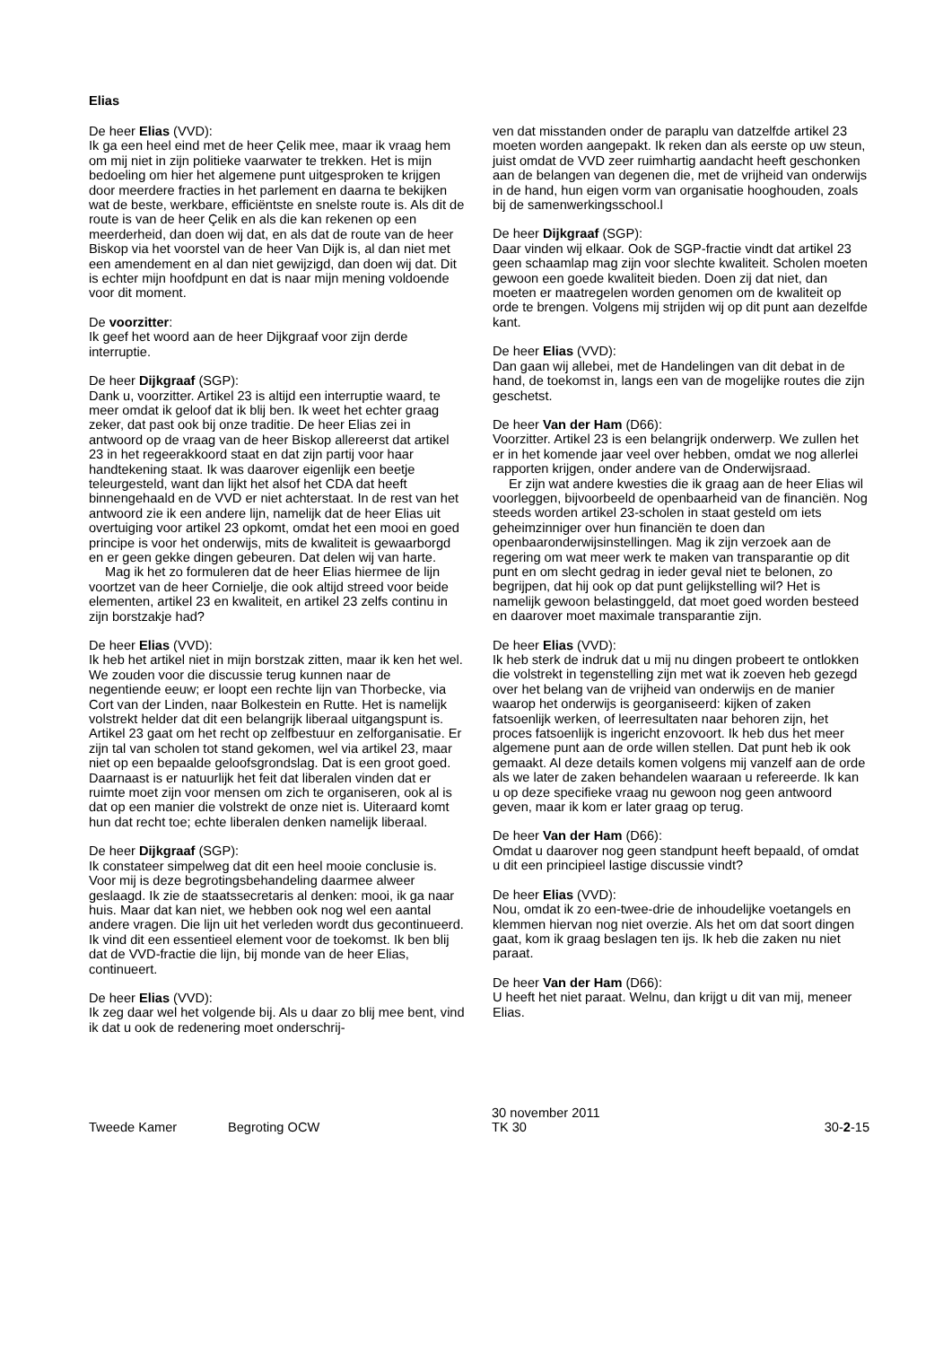Elias
De heer Elias (VVD):
Ik ga een heel eind met de heer Çelik mee, maar ik vraag hem om mij niet in zijn politieke vaarwater te trekken. Het is mijn bedoeling om hier het algemene punt uitgesproken te krijgen door meerdere fracties in het parlement en daarna te bekijken wat de beste, werkbare, efficiëntste en snelste route is. Als dit de route is van de heer Çelik en als die kan rekenen op een meerderheid, dan doen wij dat, en als dat de route van de heer Biskop via het voorstel van de heer Van Dijk is, al dan niet met een amendement en al dan niet gewijzigd, dan doen wij dat. Dit is echter mijn hoofdpunt en dat is naar mijn mening voldoende voor dit moment.
De voorzitter:
Ik geef het woord aan de heer Dijkgraaf voor zijn derde interruptie.
De heer Dijkgraaf (SGP):
Dank u, voorzitter. Artikel 23 is altijd een interruptie waard, te meer omdat ik geloof dat ik blij ben. Ik weet het echter graag zeker, dat past ook bij onze traditie. De heer Elias zei in antwoord op de vraag van de heer Biskop allereerst dat artikel 23 in het regeerakkoord staat en dat zijn partij voor haar handtekening staat. Ik was daarover eigenlijk een beetje teleurgesteld, want dan lijkt het alsof het CDA dat heeft binnengehaald en de VVD er niet achterstaat. In de rest van het antwoord zie ik een andere lijn, namelijk dat de heer Elias uit overtuiging voor artikel 23 opkomt, omdat het een mooi en goed principe is voor het onderwijs, mits de kwaliteit is gewaarborgd en er geen gekke dingen gebeuren. Dat delen wij van harte.
Mag ik het zo formuleren dat de heer Elias hiermee de lijn voortzet van de heer Cornielje, die ook altijd streed voor beide elementen, artikel 23 en kwaliteit, en artikel 23 zelfs continu in zijn borstzakje had?
De heer Elias (VVD):
Ik heb het artikel niet in mijn borstzak zitten, maar ik ken het wel. We zouden voor die discussie terug kunnen naar de negentiende eeuw; er loopt een rechte lijn van Thorbecke, via Cort van der Linden, naar Bolkestein en Rutte. Het is namelijk volstrekt helder dat dit een belangrijk liberaal uitgangspunt is. Artikel 23 gaat om het recht op zelfbestuur en zelforganisatie. Er zijn tal van scholen tot stand gekomen, wel via artikel 23, maar niet op een bepaalde geloofsgrondslag. Dat is een groot goed. Daarnaast is er natuurlijk het feit dat liberalen vinden dat er ruimte moet zijn voor mensen om zich te organiseren, ook al is dat op een manier die volstrekt de onze niet is. Uiteraard komt hun dat recht toe; echte liberalen denken namelijk liberaal.
De heer Dijkgraaf (SGP):
Ik constateer simpelweg dat dit een heel mooie conclusie is. Voor mij is deze begrotingsbehandeling daarmee alweer geslaagd. Ik zie de staatssecretaris al denken: mooi, ik ga naar huis. Maar dat kan niet, we hebben ook nog wel een aantal andere vragen. Die lijn uit het verleden wordt dus gecontinueerd. Ik vind dit een essentieel element voor de toekomst. Ik ben blij dat de VVD-fractie die lijn, bij monde van de heer Elias, continueert.
De heer Elias (VVD):
Ik zeg daar wel het volgende bij. Als u daar zo blij mee bent, vind ik dat u ook de redenering moet onderschrij-
ven dat misstanden onder de paraplu van datzelfde artikel 23 moeten worden aangepakt. Ik reken dan als eerste op uw steun, juist omdat de VVD zeer ruimhartig aandacht heeft geschonken aan de belangen van degenen die, met de vrijheid van onderwijs in de hand, hun eigen vorm van organisatie hooghouden, zoals bij de samenwerkingsschool.l
De heer Dijkgraaf (SGP):
Daar vinden wij elkaar. Ook de SGP-fractie vindt dat artikel 23 geen schaamlap mag zijn voor slechte kwaliteit. Scholen moeten gewoon een goede kwaliteit bieden. Doen zij dat niet, dan moeten er maatregelen worden genomen om de kwaliteit op orde te brengen. Volgens mij strijden wij op dit punt aan dezelfde kant.
De heer Elias (VVD):
Dan gaan wij allebei, met de Handelingen van dit debat in de hand, de toekomst in, langs een van de mogelijke routes die zijn geschetst.
De heer Van der Ham (D66):
Voorzitter. Artikel 23 is een belangrijk onderwerp. We zullen het er in het komende jaar veel over hebben, omdat we nog allerlei rapporten krijgen, onder andere van de Onderwijsraad.
Er zijn wat andere kwesties die ik graag aan de heer Elias wil voorleggen, bijvoorbeeld de openbaarheid van de financiën. Nog steeds worden artikel 23-scholen in staat gesteld om iets geheimzinniger over hun financiën te doen dan openbaaronderwijsinstellingen. Mag ik zijn verzoek aan de regering om wat meer werk te maken van transparantie op dit punt en om slecht gedrag in ieder geval niet te belonen, zo begrijpen, dat hij ook op dat punt gelijkstelling wil? Het is namelijk gewoon belastinggeld, dat moet goed worden besteed en daarover moet maximale transparantie zijn.
De heer Elias (VVD):
Ik heb sterk de indruk dat u mij nu dingen probeert te ontlokken die volstrekt in tegenstelling zijn met wat ik zoeven heb gezegd over het belang van de vrijheid van onderwijs en de manier waarop het onderwijs is georganiseerd: kijken of zaken fatsoenlijk werken, of leerresultaten naar behoren zijn, het proces fatsoenlijk is ingericht enzovoort. Ik heb dus het meer algemene punt aan de orde willen stellen. Dat punt heb ik ook gemaakt. Al deze details komen volgens mij vanzelf aan de orde als we later de zaken behandelen waaraan u refereerde. Ik kan u op deze specifieke vraag nu gewoon nog geen antwoord geven, maar ik kom er later graag op terug.
De heer Van der Ham (D66):
Omdat u daarover nog geen standpunt heeft bepaald, of omdat u dit een principieel lastige discussie vindt?
De heer Elias (VVD):
Nou, omdat ik zo een-twee-drie de inhoudelijke voetangels en klemmen hiervan nog niet overzie. Als het om dat soort dingen gaat, kom ik graag beslagen ten ijs. Ik heb die zaken nu niet paraat.
De heer Van der Ham (D66):
U heeft het niet paraat. Welnu, dan krijgt u dit van mij, meneer Elias.
Tweede Kamer
Begroting OCW
30 november 2011
TK 30
30-2-15